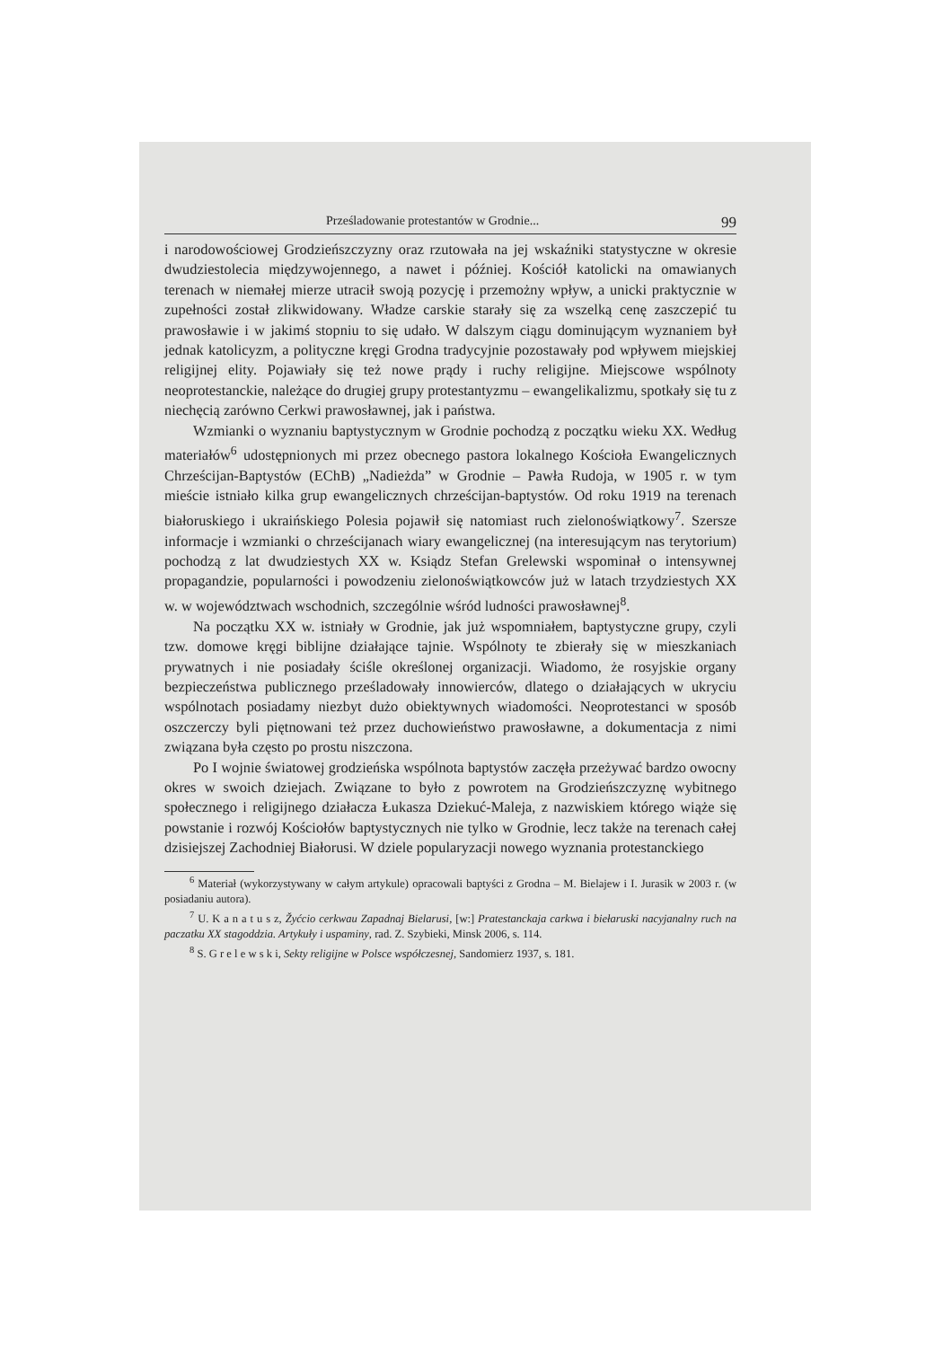Prześladowanie protestantów w Grodnie... 99
i narodowościowej Grodzieńszczyzny oraz rzutowała na jej wskaźniki statystyczne w okresie dwudziestolecia międzywojennego, a nawet i później. Kościół katolicki na omawianych terenach w niemałej mierze utracił swoją pozycję i przemożny wpływ, a unicki praktycznie w zupełności został zlikwidowany. Władze carskie starały się za wszelką cenę zaszczepić tu prawosławie i w jakimś stopniu to się udało. W dalszym ciągu dominującym wyznaniem był jednak katolicyzm, a polityczne kręgi Grodna tradycyjnie pozostawały pod wpływem miejskiej religijnej elity. Pojawiały się też nowe prądy i ruchy religijne. Miejscowe wspólnoty neoprotestanckie, należące do drugiej grupy protestantyzmu – ewangelikalizmu, spotkały się tu z niechęcią zarówno Cerkwi prawosławnej, jak i państwa.
Wzmianki o wyznaniu baptystycznym w Grodnie pochodzą z początku wieku XX. Według materiałów<sup>6</sup> udostępnionych mi przez obecnego pastora lokalnego Kościoła Ewangelicznych Chrześcijan-Baptystów (EChB) „Nadieżda” w Grodnie – Pawła Rudoja, w 1905 r. w tym mieście istniało kilka grup ewangelicznych chrześcijan-baptystów. Od roku 1919 na terenach białoruskiego i ukraińskiego Polesia pojawił się natomiast ruch zielonoświątkowy<sup>7</sup>. Szersze informacje i wzmianki o chrześcijanach wiary ewangelicznej (na interesującym nas terytorium) pochodzą z lat dwudziestych XX w. Ksiądz Stefan Grelewski wspominał o intensywnej propagandzie, popularności i powodzeniu zielonoświątkowców już w latach trzydziestych XX w. w województwach wschodnich, szczególnie wśród ludności prawosławnej<sup>8</sup>.
Na początku XX w. istniały w Grodnie, jak już wspomniałem, baptystyczne grupy, czyli tzw. domowe kręgi biblijne działające tajnie. Wspólnoty te zbierały się w mieszkaniach prywatnych i nie posiadały ściśle określonej organizacji. Wiadomo, że rosyjskie organy bezpieczeństwa publicznego prześladowały innowierców, dlatego o działających w ukryciu wspólnotach posiadamy niezbyt dużo obiektywnych wiadomości. Neoprotestanci w sposób oszczerczy byli piętnowani też przez duchowieństwo prawosławne, a dokumentacja z nimi związana była często po prostu niszczona.
Po I wojnie światowej grodzieńska wspólnota baptystów zaczęła przeżywać bardzo owocny okres w swoich dziejach. Związane to było z powrotem na Grodzieńszczyznę wybitnego społecznego i religijnego działacza Łukasza Dziekuć-Maleja, z nazwiskiem którego wiąże się powstanie i rozwój Kościołów baptystycznych nie tylko w Grodnie, lecz także na terenach całej dzisiejszej Zachodniej Białorusi. W dziele popularyzacji nowego wyznania protestanckiego
<sup>6</sup> Materiał (wykorzystywany w całym artykule) opracowali baptyści z Grodna – M. Bielajew i I. Jurasik w 2003 r. (w posiadaniu autora).
<sup>7</sup> U. K a n a t u s z, Žyćcio cerkwau Zapadnaj Bielarusi, [w:] Pratestanckaja carkwa i biełaruski nacyjanalny ruch na paczatku XX stagoddzia. Artykuły i uspaminy, rad. Z. Szybieki, Minsk 2006, s. 114.
<sup>8</sup> S. G r e l e w s k i, Sekty religijne w Polsce współczesnej, Sandomierz 1937, s. 181.